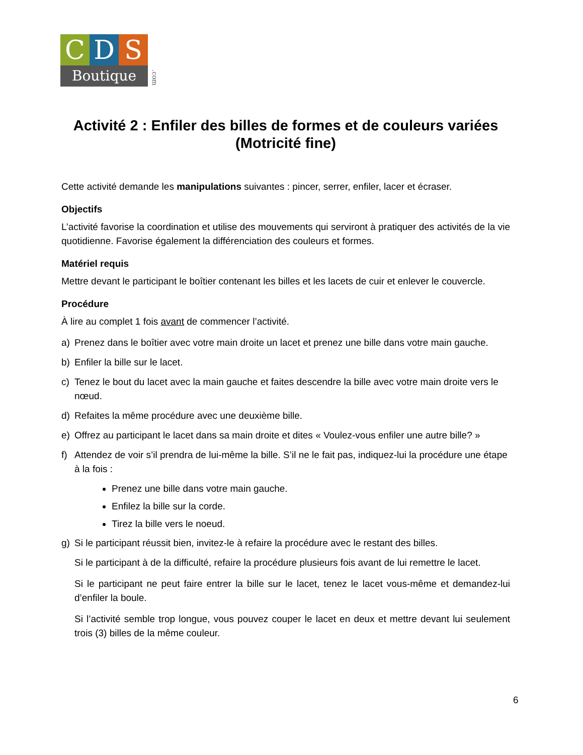C D S
Boutique
.com
Activité 2 : Enfiler des billes de formes et de couleurs variées (Motricité fine)
Cette activité demande les manipulations suivantes : pincer, serrer, enfiler, lacer et écraser.
Objectifs
L’activité favorise la coordination et utilise des mouvements qui serviront à pratiquer des activités de la vie quotidienne. Favorise également la différenciation des couleurs et formes.
Matériel requis
Mettre devant le participant le boîtier contenant les billes et les lacets de cuir et enlever le couvercle.
Procédure
À lire au complet 1 fois avant de commencer l’activité.
a) Prenez dans le boîtier avec votre main droite un lacet et prenez une bille dans votre main gauche.
b) Enfiler la bille sur le lacet.
c) Tenez le bout du lacet avec la main gauche et faites descendre la bille avec votre main droite vers le nœud.
d) Refaites la même procédure avec une deuxième bille.
e) Offrez au participant le lacet dans sa main droite et dites « Voulez-vous enfiler une autre bille? »
f) Attendez de voir s’il prendra de lui-même la bille. S’il ne le fait pas, indiquez-lui la procédure une étape à la fois :
Prenez une bille dans votre main gauche.
Enfilez la bille sur la corde.
Tirez la bille vers le noeud.
g) Si le participant réussit bien, invitez-le à refaire la procédure avec le restant des billes.
Si le participant à de la difficulté, refaire la procédure plusieurs fois avant de lui remettre le lacet.
Si le participant ne peut faire entrer la bille sur le lacet, tenez le lacet vous-même et demandez-lui d’enfiler la boule.
Si l’activité semble trop longue, vous pouvez couper le lacet en deux et mettre devant lui seulement trois (3) billes de la même couleur.
6